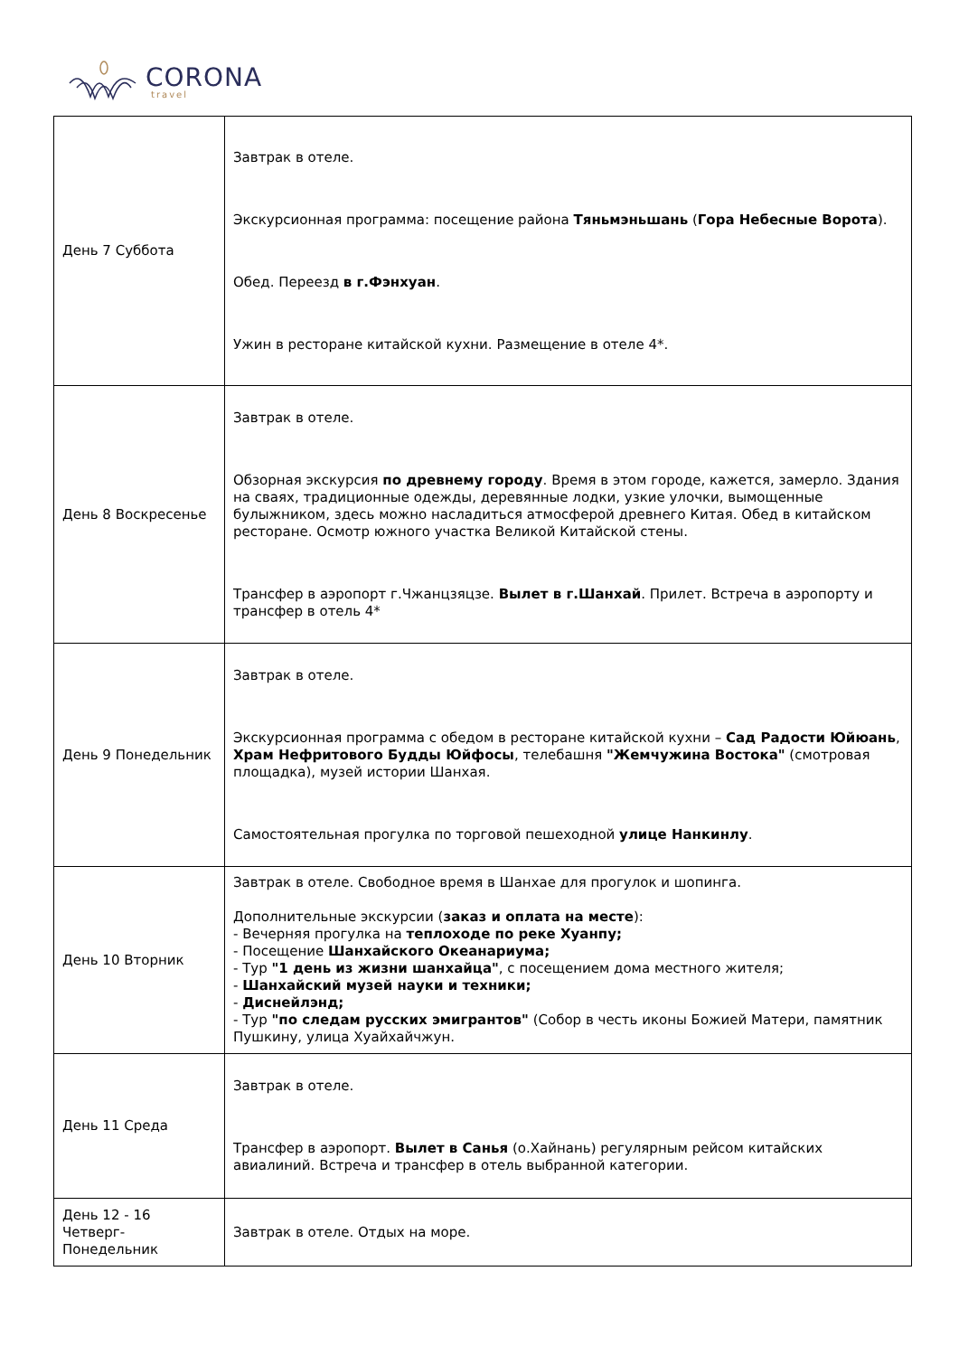CORONA
travel
| День 7 Суббота | Завтрак в отеле. Экскурсионная программа: посещение района Тяньмэньшань ( Гора Небесные Ворота ). Обед. Переезд в г.Фэнхуан . Ужин в ресторане китайской кухни. Размещение в отеле 4*. |
| День 8 Воскресенье | Завтрак в отеле. Обзорная экскурсия по древнему городу . Время в этом городе, кажется, замерло. Здания на сваях, традиционные одежды, деревянные лодки, узкие улочки, вымощенные булыжником, здесь можно насладиться атмосферой древнего Китая. Обед в китайском ресторане. Осмотр южного участка Великой Китайской стены. Трансфер в аэропорт г.Чжанцзяцзе. Вылет в г.Шанхай . Прилет. Встреча в аэропорту и трансфер в отель 4* |
| День 9 Понедельник | Завтрак в отеле. Экскурсионная программа с обедом в ресторане китайской кухни – Сад Радости Юйюань , Храм Нефритового Будды Юйфосы , телебашня "Жемчужина Востока" (смотровая площадка), музей истории Шанхая. Самостоятельная прогулка по торговой пешеходной улице Нанкинлу . |
| День 10 Вторник | Завтрак в отеле. Свободное время в Шанхае для прогулок и шопинга. Дополнительные экскурсии ( заказ и оплата на месте ): - Вечерняя прогулка на теплоходе по реке Хуанпу; - Посещение Шанхайского Океанариума; - Тур "1 день из жизни шанхайца" , с посещением дома местного жителя; - Шанхайский музей науки и техники; - Диснейлэнд; - Тур "по следам русских эмигрантов" (Собор в честь иконы Божией Матери, памятник Пушкину, улица Хуайхайчжун. |
| День 11 Среда | Завтрак в отеле. Трансфер в аэропорт. Вылет в Санья (о.Хайнань) регулярным рейсом китайских авиалиний. Встреча и трансфер в отель выбранной категории. |
| День 12 - 16 Четверг-Понедельник | Завтрак в отеле. Отдых на море. |